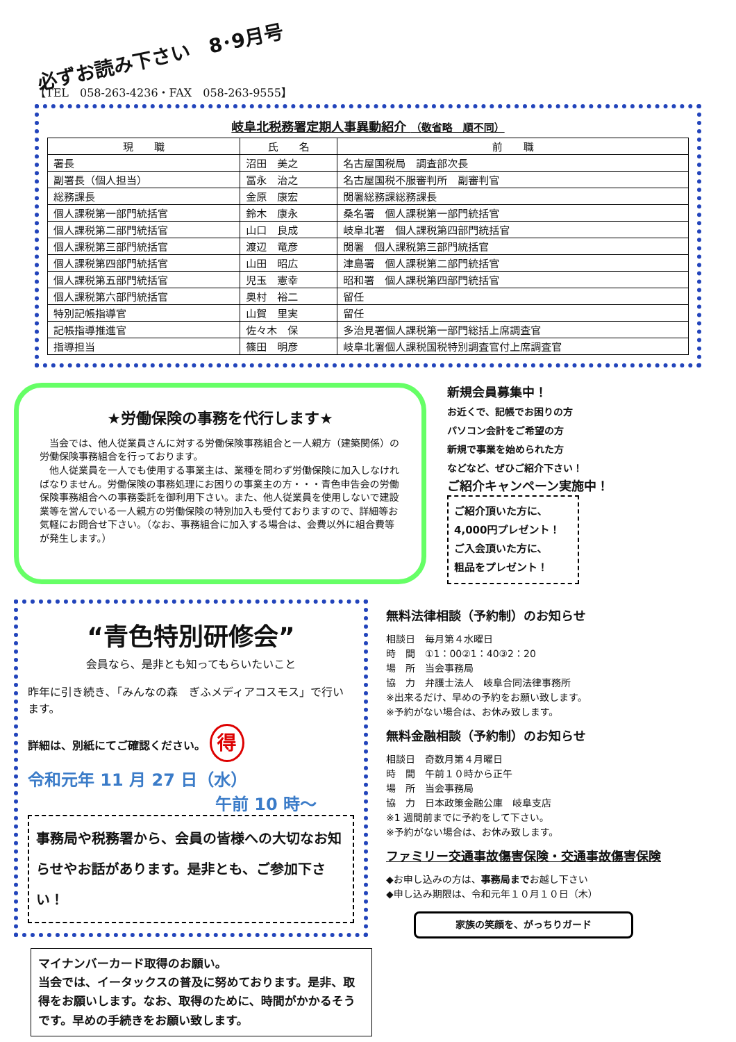必ずお読み下さい　8･9月号
【TEL　058-263-4236・FAX　058-263-9555】
岐阜北税務署定期人事異動紹介 （敬省略　順不同）
| 現 職 | 氏 名 | 前 職 |
| --- | --- | --- |
| 署長 | 沼田 美之 | 名古屋国税局 調査部次長 |
| 副署長（個人担当） | 冨永 治之 | 名古屋国税不服審判所 副審判官 |
| 総務課長 | 金原 康宏 | 関署総務課総務課長 |
| 個人課税第一部門統括官 | 鈴木 康永 | 桑名署 個人課税第一部門統括官 |
| 個人課税第二部門統括官 | 山口 良成 | 岐阜北署 個人課税第四部門統括官 |
| 個人課税第三部門統括官 | 渡辺 竜彦 | 関署 個人課税第三部門統括官 |
| 個人課税第四部門統括官 | 山田 昭広 | 津島署 個人課税第二部門統括官 |
| 個人課税第五部門統括官 | 児玉 憲幸 | 昭和署 個人課税第四部門統括官 |
| 個人課税第六部門統括官 | 奥村 裕二 | 留任 |
| 特別記帳指導官 | 山賀 里実 | 留任 |
| 記帳指導推進官 | 佐々木 保 | 多治見署個人課税第一部門総括上席調査官 |
| 指導担当 | 篠田 明彦 | 岐阜北署個人課税国税特別調査官付上席調査官 |
★労働保険の事務を代行します★
　当会では、他人従業員さんに対する労働保険事務組合と一人親方（建築関係）の労働保険事務組合を行っております。
　他人従業員を一人でも使用する事業主は、業種を問わず労働保険に加入しなければなりません。労働保険の事務処理にお困りの事業主の方・・・青色申告会の労働保険事務組合への事務委託を御利用下さい。また、他人従業員を使用しないで建設業等を営んでいる一人親方の労働保険の特別加入も受付ておりますので、詳細等お気軽にお問合せ下さい。（なお、事務組合に加入する場合は、会費以外に組合費等が発生します。）
新規会員募集中！
お近くで、記帳でお困りの方
パソコン会計をご希望の方
新規で事業を始められた方
などなど、ぜひご紹介下さい！
ご紹介キャンペーン実施中！
ご紹介頂いた方に、
4,000円プレゼント！
ご入会頂いた方に、
粗品をプレゼント！
“青色特別研修会”
会員なら、是非とも知ってもらいたいこと
昨年に引き続き､「みんなの森　ぎふメディアコスモス」で行います。
詳細は、別紙にてご確認ください。 得
令和元年 11 月 27 日（水）
午前 10 時～
事務局や税務署から、会員の皆様への大切なお知らせやお話があります。是非とも、ご参加下さい！
マイナンバーカード取得のお願い。
当会では、イータックスの普及に努めております。是非、取得をお願いします。なお、取得のために、時間がかかるそうです。早めの手続きをお願い致します。
無料法律相談（予約制）のお知らせ
相談日　毎月第４水曜日
時　間　①1：00②1：40③2：20
場　所　当会事務局
協　力　弁護士法人　岐阜合同法律事務所
※出来るだけ、早めの予約をお願い致します。
※予約がない場合は、お休み致します。
無料金融相談（予約制）のお知らせ
相談日　奇数月第４月曜日
時　間　午前１０時から正午
場　所　当会事務局
協　力　日本政策金融公庫　岐阜支店
※1 週間前までに予約をして下さい。
※予約がない場合は、お休み致します。
ファミリー交通事故傷害保険・交通事故傷害保険
◆お申し込みの方は、事務局までお越し下さい
◆申し込み期限は、令和元年１０月１０日（木）
家族の笑顔を、がっちりガード